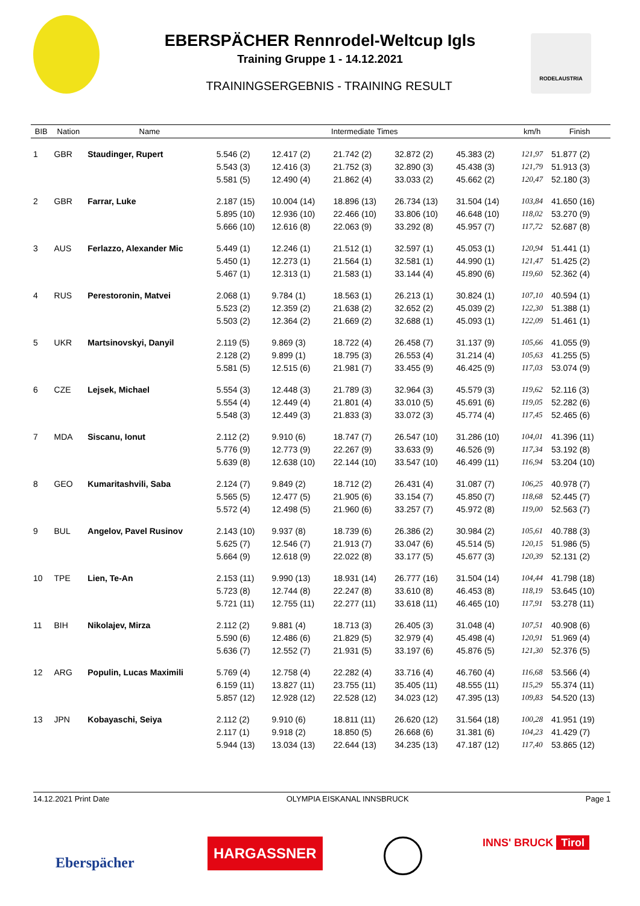RODELAUSTRIA
EBERSPÄCHER Rennrodel-Weltcup Igls
Training Gruppe 1 - 14.12.2021
TRAININGSERGEBNIS - TRAINING RESULT
| BIB | Nation | Name | Intermediate Times | | | | | km/h | Finish |
| --- | --- | --- | --- | --- | --- | --- | --- | --- | --- |
| 1 | GBR | Staudinger, Rupert | 5.546 (2) | 12.417 (2) | 21.742 (2) | 32.872 (2) | 45.383 (2) | 121,97 | 51.877 (2) |
| | | | 5.543 (3) | 12.416 (3) | 21.752 (3) | 32.890 (3) | 45.438 (3) | 121,79 | 51.913 (3) |
| | | | 5.581 (5) | 12.490 (4) | 21.862 (4) | 33.033 (2) | 45.662 (2) | 120,47 | 52.180 (3) |
| 2 | GBR | Farrar, Luke | 2.187 (15) | 10.004 (14) | 18.896 (13) | 26.734 (13) | 31.504 (14) | 103,84 | 41.650 (16) |
| | | | 5.895 (10) | 12.936 (10) | 22.466 (10) | 33.806 (10) | 46.648 (10) | 118,02 | 53.270 (9) |
| | | | 5.666 (10) | 12.616 (8) | 22.063 (9) | 33.292 (8) | 45.957 (7) | 117,72 | 52.687 (8) |
| 3 | AUS | Ferlazzo, Alexander Mic | 5.449 (1) | 12.246 (1) | 21.512 (1) | 32.597 (1) | 45.053 (1) | 120,94 | 51.441 (1) |
| | | | 5.450 (1) | 12.273 (1) | 21.564 (1) | 32.581 (1) | 44.990 (1) | 121,47 | 51.425 (2) |
| | | | 5.467 (1) | 12.313 (1) | 21.583 (1) | 33.144 (4) | 45.890 (6) | 119,60 | 52.362 (4) |
| 4 | RUS | Perestoronin, Matvei | 2.068 (1) | 9.784 (1) | 18.563 (1) | 26.213 (1) | 30.824 (1) | 107,10 | 40.594 (1) |
| | | | 5.523 (2) | 12.359 (2) | 21.638 (2) | 32.652 (2) | 45.039 (2) | 122,30 | 51.388 (1) |
| | | | 5.503 (2) | 12.364 (2) | 21.669 (2) | 32.688 (1) | 45.093 (1) | 122,09 | 51.461 (1) |
| 5 | UKR | Martsinovskyi, Danyil | 2.119 (5) | 9.869 (3) | 18.722 (4) | 26.458 (7) | 31.137 (9) | 105,66 | 41.055 (9) |
| | | | 2.128 (2) | 9.899 (1) | 18.795 (3) | 26.553 (4) | 31.214 (4) | 105,63 | 41.255 (5) |
| | | | 5.581 (5) | 12.515 (6) | 21.981 (7) | 33.455 (9) | 46.425 (9) | 117,03 | 53.074 (9) |
| 6 | CZE | Lejsek, Michael | 5.554 (3) | 12.448 (3) | 21.789 (3) | 32.964 (3) | 45.579 (3) | 119,62 | 52.116 (3) |
| | | | 5.554 (4) | 12.449 (4) | 21.801 (4) | 33.010 (5) | 45.691 (6) | 119,05 | 52.282 (6) |
| | | | 5.548 (3) | 12.449 (3) | 21.833 (3) | 33.072 (3) | 45.774 (4) | 117,45 | 52.465 (6) |
| 7 | MDA | Siscanu, Ionut | 2.112 (2) | 9.910 (6) | 18.747 (7) | 26.547 (10) | 31.286 (10) | 104,01 | 41.396 (11) |
| | | | 5.776 (9) | 12.773 (9) | 22.267 (9) | 33.633 (9) | 46.526 (9) | 117,34 | 53.192 (8) |
| | | | 5.639 (8) | 12.638 (10) | 22.144 (10) | 33.547 (10) | 46.499 (11) | 116,94 | 53.204 (10) |
| 8 | GEO | Kumaritashvili, Saba | 2.124 (7) | 9.849 (2) | 18.712 (2) | 26.431 (4) | 31.087 (7) | 106,25 | 40.978 (7) |
| | | | 5.565 (5) | 12.477 (5) | 21.905 (6) | 33.154 (7) | 45.850 (7) | 118,68 | 52.445 (7) |
| | | | 5.572 (4) | 12.498 (5) | 21.960 (6) | 33.257 (7) | 45.972 (8) | 119,00 | 52.563 (7) |
| 9 | BUL | Angelov, Pavel Rusinov | 2.143 (10) | 9.937 (8) | 18.739 (6) | 26.386 (2) | 30.984 (2) | 105,61 | 40.788 (3) |
| | | | 5.625 (7) | 12.546 (7) | 21.913 (7) | 33.047 (6) | 45.514 (5) | 120,15 | 51.986 (5) |
| | | | 5.664 (9) | 12.618 (9) | 22.022 (8) | 33.177 (5) | 45.677 (3) | 120,39 | 52.131 (2) |
| 10 | TPE | Lien, Te-An | 2.153 (11) | 9.990 (13) | 18.931 (14) | 26.777 (16) | 31.504 (14) | 104,44 | 41.798 (18) |
| | | | 5.723 (8) | 12.744 (8) | 22.247 (8) | 33.610 (8) | 46.453 (8) | 118,19 | 53.645 (10) |
| | | | 5.721 (11) | 12.755 (11) | 22.277 (11) | 33.618 (11) | 46.465 (10) | 117,91 | 53.278 (11) |
| 11 | BIH | Nikolajev, Mirza | 2.112 (2) | 9.881 (4) | 18.713 (3) | 26.405 (3) | 31.048 (4) | 107,51 | 40.908 (6) |
| | | | 5.590 (6) | 12.486 (6) | 21.829 (5) | 32.979 (4) | 45.498 (4) | 120,91 | 51.969 (4) |
| | | | 5.636 (7) | 12.552 (7) | 21.931 (5) | 33.197 (6) | 45.876 (5) | 121,30 | 52.376 (5) |
| 12 | ARG | Populin, Lucas Maximili | 5.769 (4) | 12.758 (4) | 22.282 (4) | 33.716 (4) | 46.760 (4) | 116,68 | 53.566 (4) |
| | | | 6.159 (11) | 13.827 (11) | 23.755 (11) | 35.405 (11) | 48.555 (11) | 115,29 | 55.374 (11) |
| | | | 5.857 (12) | 12.928 (12) | 22.528 (12) | 34.023 (12) | 47.395 (13) | 109,83 | 54.520 (13) |
| 13 | JPN | Kobayaschi, Seiya | 2.112 (2) | 9.910 (6) | 18.811 (11) | 26.620 (12) | 31.564 (18) | 100,28 | 41.951 (19) |
| | | | 2.117 (1) | 9.918 (2) | 18.850 (5) | 26.668 (6) | 31.381 (6) | 104,23 | 41.429 (7) |
| | | | 5.944 (13) | 13.034 (13) | 22.644 (13) | 34.235 (13) | 47.187 (12) | 117,40 | 53.865 (12) |
14.12.2021 Print Date OLYMPIA EISKANAL INNSBRUCK Page 1
Eberspächer
HARGASSNER INNS' BRUCK Tirol